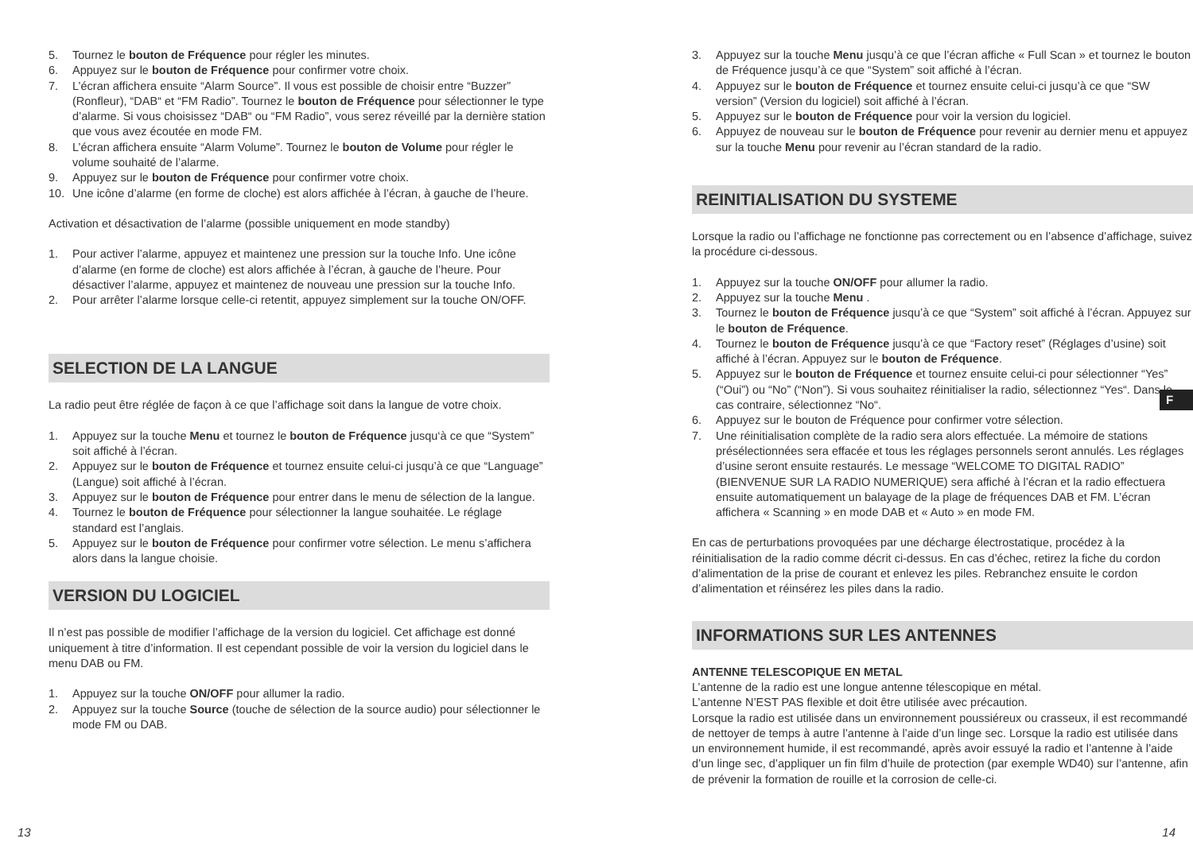5. Tournez le bouton de Fréquence pour régler les minutes.
6. Appuyez sur le bouton de Fréquence pour confirmer votre choix.
7. L’écran affichera ensuite “Alarm Source”. Il vous est possible de choisir entre “Buzzer” (Ronfleur), “DAB“ et “FM Radio”. Tournez le bouton de Fréquence pour sélectionner le type d’alarme. Si vous choisissez “DAB“ ou “FM Radio”, vous serez réveillé par la dernière station que vous avez écoutée en mode FM.
8. L’écran affichera ensuite “Alarm Volume”. Tournez le bouton de Volume pour régler le volume souhaité de l’alarme.
9. Appuyez sur le bouton de Fréquence pour confirmer votre choix.
10. Une icône d’alarme (en forme de cloche) est alors affichée à l’écran, à gauche de l’heure.
Activation et désactivation de l’alarme (possible uniquement en mode standby)
1. Pour activer l’alarme, appuyez et maintenez une pression sur la touche Info. Une icône d’alarme (en forme de cloche) est alors affichée à l’écran, à gauche de l’heure. Pour désactiver l’alarme, appuyez et maintenez de nouveau une pression sur la touche Info.
2. Pour arrêter l’alarme lorsque celle-ci retentit, appuyez simplement sur la touche ON/OFF.
SELECTION DE LA LANGUE
La radio peut être réglée de façon à ce que l’affichage soit dans la langue de votre choix.
1. Appuyez sur la touche Menu et tournez le bouton de Fréquence jusqu‘à ce que “System” soit affiché à l’écran.
2. Appuyez sur le bouton de Fréquence et tournez ensuite celui-ci jusqu’à ce que “Language” (Langue) soit affiché à l’écran.
3. Appuyez sur le bouton de Fréquence pour entrer dans le menu de sélection de la langue.
4. Tournez le bouton de Fréquence pour sélectionner la langue souhaitée. Le réglage standard est l’anglais.
5. Appuyez sur le bouton de Fréquence pour confirmer votre sélection. Le menu s’affichera alors dans la langue choisie.
VERSION DU LOGICIEL
Il n’est pas possible de modifier l’affichage de la version du logiciel. Cet affichage est donné uniquement à titre d’information. Il est cependant possible de voir la version du logiciel dans le menu DAB ou FM.
1. Appuyez sur la touche ON/OFF pour allumer la radio.
2. Appuyez sur la touche Source (touche de sélection de la source audio) pour sélectionner le mode FM ou DAB.
3. Appuyez sur la touche Menu jusqu’à ce que l’écran affiche « Full Scan » et tournez le bouton de Fréquence jusqu’à ce que “System” soit affiché à l’écran.
4. Appuyez sur le bouton de Fréquence et tournez ensuite celui-ci jusqu’à ce que “SW version” (Version du logiciel) soit affiché à l’écran.
5. Appuyez sur le bouton de Fréquence pour voir la version du logiciel.
6. Appuyez de nouveau sur le bouton de Fréquence pour revenir au dernier menu et appuyez sur la touche Menu pour revenir au l’écran standard de la radio.
REINITIALISATION DU SYSTEME
Lorsque la radio ou l’affichage ne fonctionne pas correctement ou en l’absence d’affichage, suivez la procédure ci-dessous.
1. Appuyez sur la touche ON/OFF pour allumer la radio.
2. Appuyez sur la touche Menu .
3. Tournez le bouton de Fréquence jusqu’à ce que “System” soit affiché à l’écran. Appuyez sur le bouton de Fréquence.
4. Tournez le bouton de Fréquence jusqu’à ce que “Factory reset” (Réglages d’usine) soit affiché à l’écran. Appuyez sur le bouton de Fréquence.
5. Appuyez sur le bouton de Fréquence et tournez ensuite celui-ci pour sélectionner “Yes” (“Oui”) ou “No” (“Non”). Si vous souhaitez réinitialiser la radio, sélectionnez “Yes“. Dans le cas contraire, sélectionnez “No“.
6. Appuyez sur le bouton de Fréquence pour confirmer votre sélection.
7. Une réinitialisation complète de la radio sera alors effectuée. La mémoire de stations présélectionnées sera effacée et tous les réglages personnels seront annulés. Les réglages d’usine seront ensuite restaurés. Le message “WELCOME TO DIGITAL RADIO” (BIENVENUE SUR LA RADIO NUMERIQUE) sera affiché à l’écran et la radio effectuera ensuite automatiquement un balayage de la plage de fréquences DAB et FM. L’écran affichera « Scanning » en mode DAB et « Auto » en mode FM.
En cas de perturbations provoquées par une décharge électrostatique, procédez à la réinitialisation de la radio comme décrit ci-dessus. En cas d’échec, retirez la fiche du cordon d’alimentation de la prise de courant et enlevez les piles. Rebranchez ensuite le cordon d’alimentation et réinsérez les piles dans la radio.
INFORMATIONS SUR LES ANTENNES
ANTENNE TELESCOPIQUE EN METAL
L’antenne de la radio est une longue antenne télescopique en métal.
L’antenne N’EST PAS flexible et doit être utilisée avec précaution.
Lorsque la radio est utilisée dans un environnement poussiéreux ou crasseux, il est recommandé de nettoyer de temps à autre l’antenne à l’aide d’un linge sec. Lorsque la radio est utilisée dans un environnement humide, il est recommandé, après avoir essuyé la radio et l’antenne à l’aide d’un linge sec, d’appliquer un fin film d’huile de protection (par exemple WD40) sur l’antenne, afin de prévenir la formation de rouille et la corrosion de celle-ci.
F
13 14